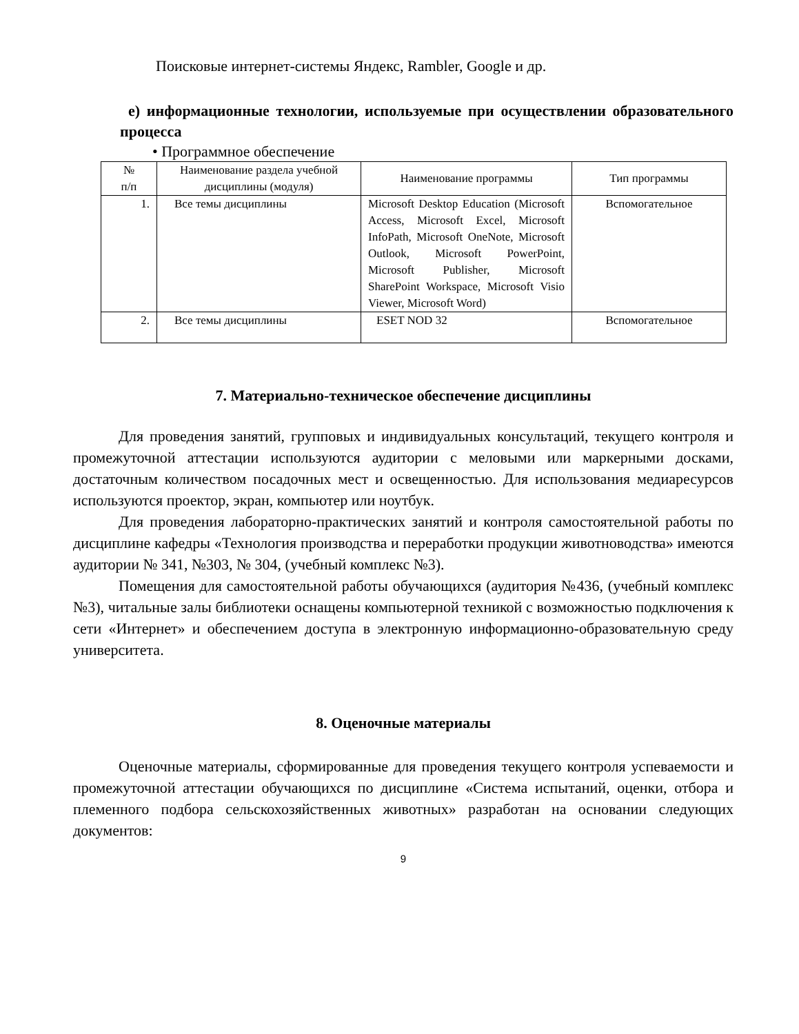Поисковые интернет-системы Яндекс, Rambler, Google и др.
е) информационные технологии, используемые при осуществлении образовательного процесса
• Программное обеспечение
| № п/п | Наименование раздела учебной дисциплины (модуля) | Наименование программы | Тип программы |
| --- | --- | --- | --- |
| 1. | Все темы дисциплины | Microsoft Desktop Education (Microsoft Access, Microsoft Excel, Microsoft InfoPath, Microsoft OneNote, Microsoft Outlook, Microsoft PowerPoint, Microsoft Publisher, Microsoft SharePoint Workspace, Microsoft Visio Viewer, Microsoft Word) | Вспомогательное |
| 2. | Все темы дисциплины | ESET NOD 32 | Вспомогательное |
7. Материально-техническое обеспечение дисциплины
Для проведения занятий, групповых и индивидуальных консультаций, текущего контроля и промежуточной аттестации используются аудитории с меловыми или маркерными досками, достаточным количеством посадочных мест и освещенностью. Для использования медиаресурсов используются проектор, экран, компьютер или ноутбук.
Для проведения лабораторно-практических занятий и контроля самостоятельной работы по дисциплине кафедры «Технология производства и переработки продукции животноводства» имеются аудитории № 341, №303, № 304, (учебный комплекс №3).
Помещения для самостоятельной работы обучающихся (аудитория №436, (учебный комплекс №3), читальные залы библиотеки оснащены компьютерной техникой с возможностью подключения к сети «Интернет» и обеспечением доступа в электронную информационно-образовательную среду университета.
8. Оценочные материалы
Оценочные материалы, сформированные для проведения текущего контроля успеваемости и промежуточной аттестации обучающихся по дисциплине «Система испытаний, оценки, отбора и племенного подбора сельскохозяйственных животных» разработан на основании следующих документов:
9